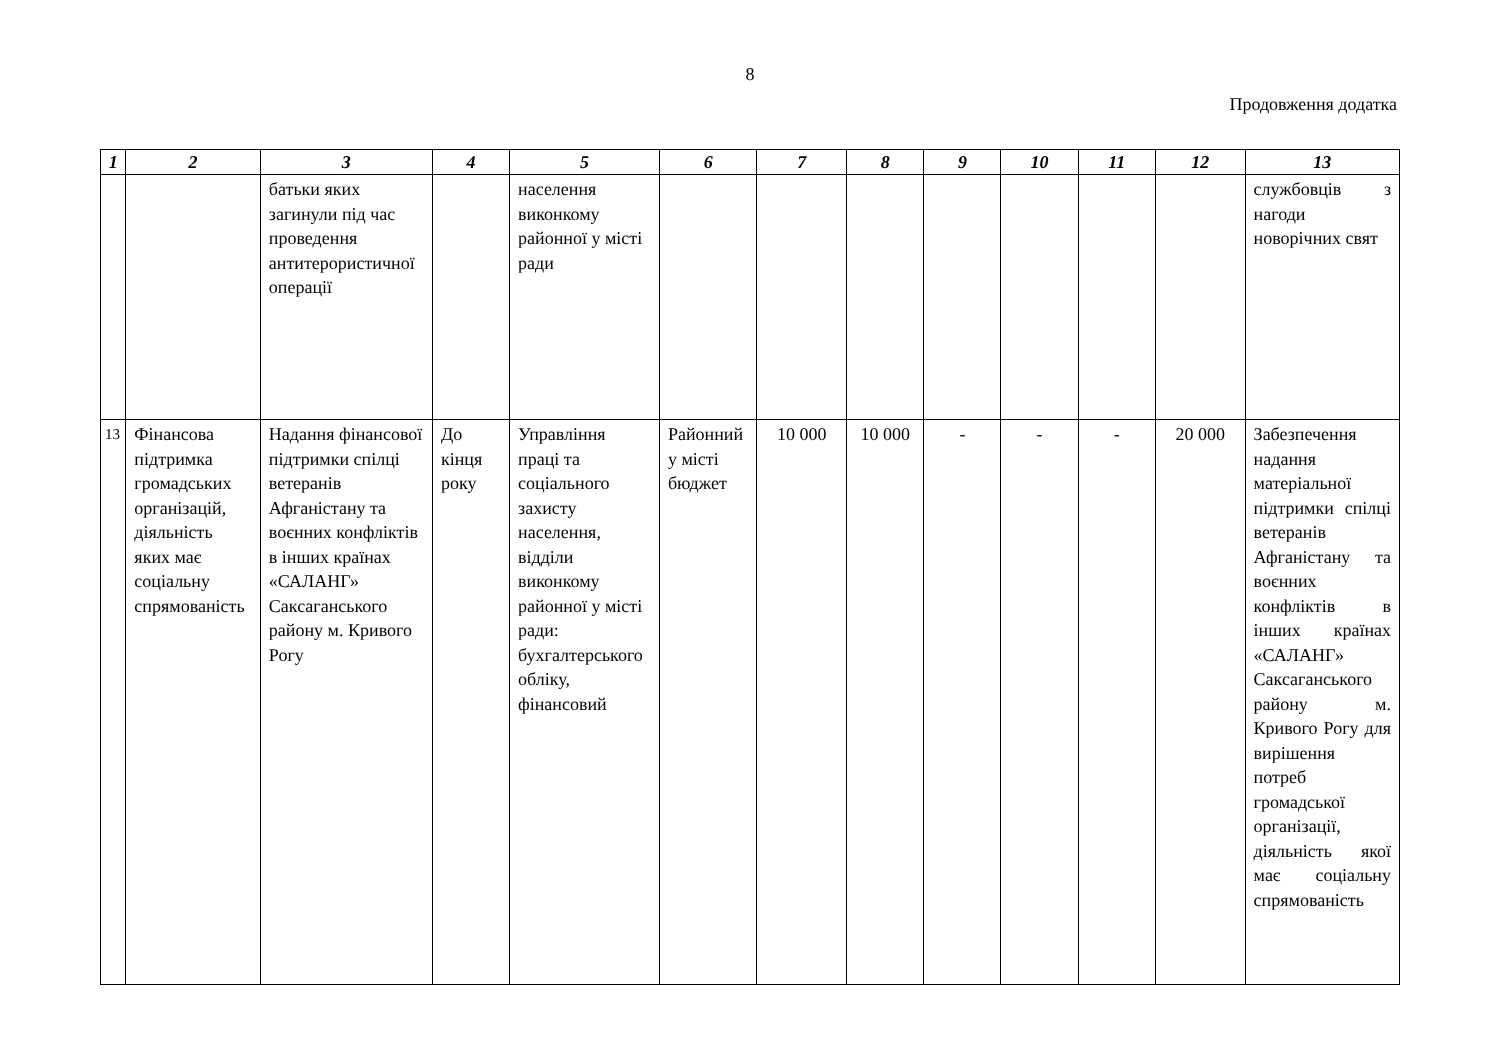8
Продовження додатка
| 1 | 2 | 3 | 4 | 5 | 6 | 7 | 8 | 9 | 10 | 11 | 12 | 13 |
| --- | --- | --- | --- | --- | --- | --- | --- | --- | --- | --- | --- | --- |
| | | батьки яких загинули під час проведення антитерористичної операції | | населення виконкому районної у місті ради | | | | | | | | службовців з нагоди новорічних свят |
| 13 | Фінансова підтримка громадських організацій, діяльність яких має соціальну спрямованість | Надання фінансової підтримки спілці ветеранів Афганістану та воєнних конфліктів в інших країнах «САЛАНГ» Саксаганського району м. Кривого Рогу | До кінця року | Управління праці та соціального захисту населення, відділи виконкому районної у місті ради: бухгалтерського обліку, фінансовий | Районний у місті бюджет | 10 000 | 10 000 | - | - | - | 20 000 | Забезпечення надання матеріальної підтримки спілці ветеранів Афганістану та воєнних конфліктів в інших країнах «САЛАНГ» Саксаганського району м. Кривого Рогу для вирішення потреб громадської організації, діяльність якої має соціальну спрямованість |